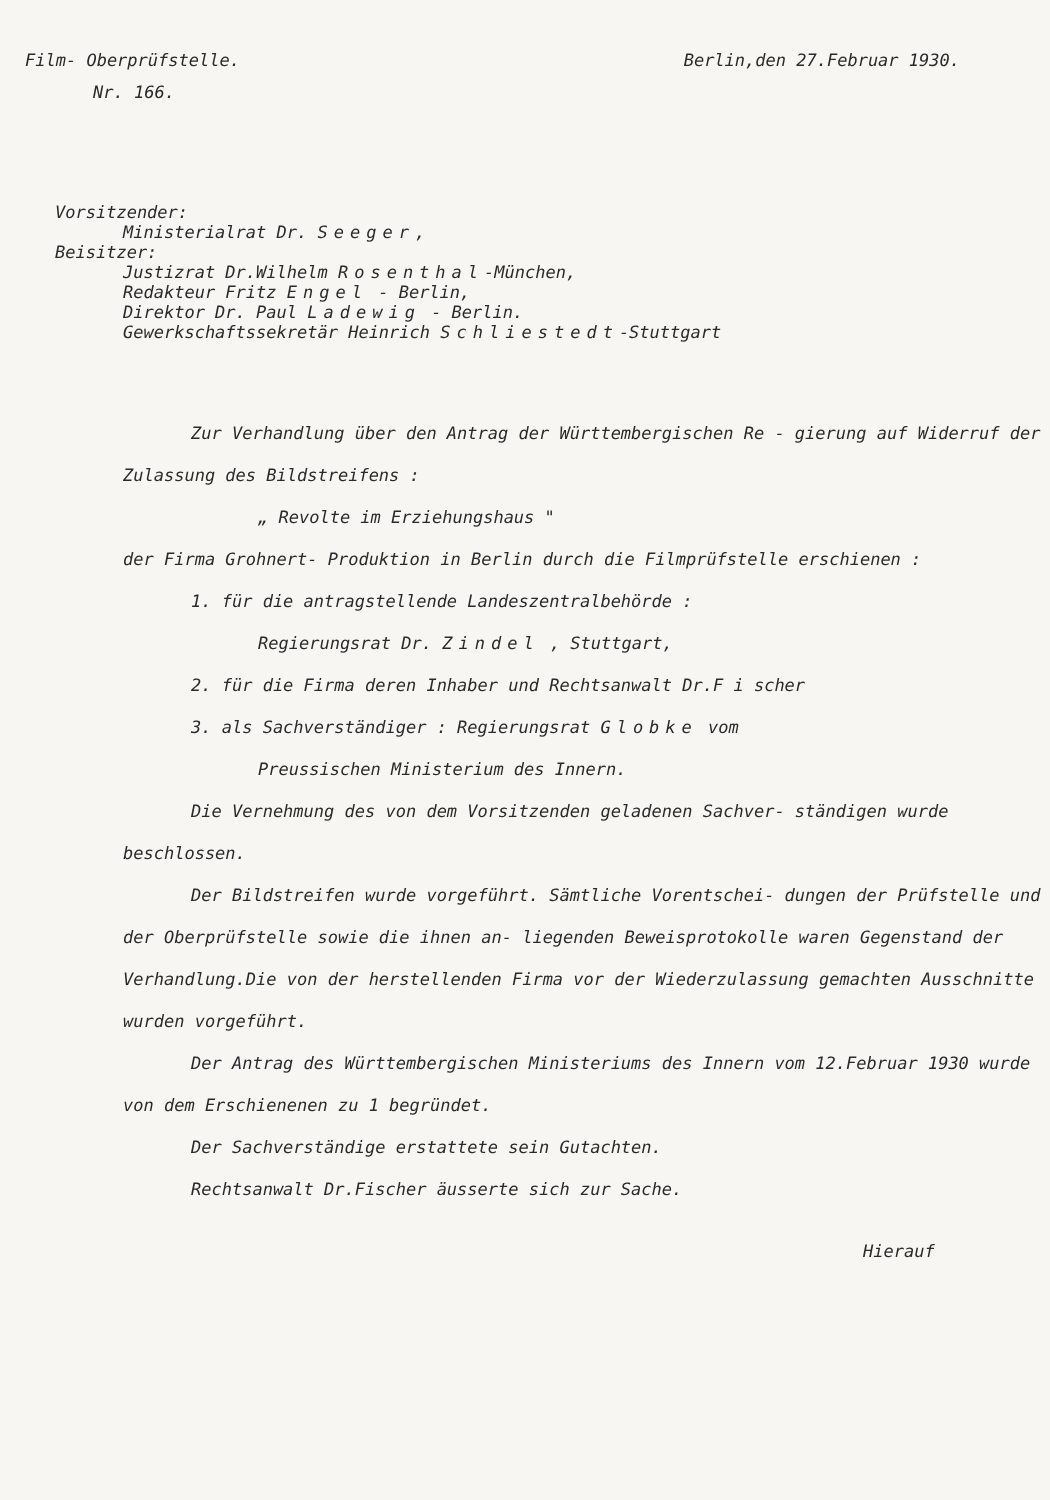Film- Oberprüfstelle. Berlin,den 27.Februar 1930.
Nr. 166.
Vorsitzender:
Ministerialrat Dr. Seeger,
Beisitzer:
Justizrat Dr.Wilhelm Rosenthal-München,
Redakteur Fritz Engel - Berlin,
Direktor Dr. Paul Ladewig - Berlin.
Gewerkschaftssekretär Heinrich Schliestedt-Stuttgart
Zur Verhandlung über den Antrag der Württembergischen Re - gierung auf Widerruf der Zulassung des Bildstreifens :
„ Revolte im Erziehungshaus "
der Firma Grohnert- Produktion in Berlin durch die Filmprüfstelle erschienen :
1. für die antragstellende Landeszentralbehörde :
Regierungsrat Dr. Zindel , Stuttgart,
2. für die Firma deren Inhaber und Rechtsanwalt Dr.F i scher
3. als Sachverständiger : Regierungsrat Globke vom
Preussischen Ministerium des Innern.
Die Vernehmung des von dem Vorsitzenden geladenen Sachver- ständigen wurde beschlossen.
Der Bildstreifen wurde vorgeführt. Sämtliche Vorentschei- dungen der Prüfstelle und der Oberprüfstelle sowie die ihnen an- liegenden Beweisprotokolle waren Gegenstand der Verhandlung.Die von der herstellenden Firma vor der Wiederzulassung gemachten Ausschnitte wurden vorgeführt.
Der Antrag des Württembergischen Ministeriums des Innern vom 12.Februar 1930 wurde von dem Erschienenen zu 1 begründet.
Der Sachverständige erstattete sein Gutachten.
Rechtsanwalt Dr.Fischer äusserte sich zur Sache.
Hierauf